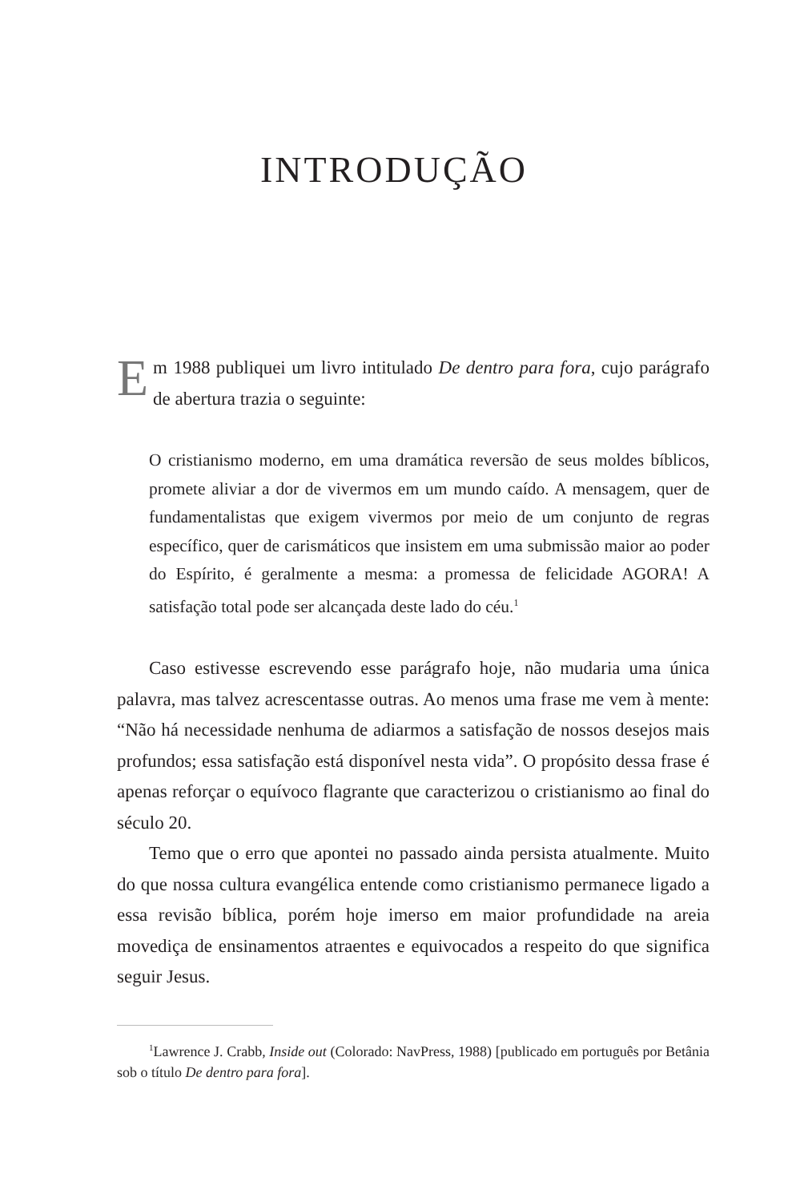INTRODUÇÃO
Em 1988 publiquei um livro intitulado De dentro para fora, cujo parágrafo de abertura trazia o seguinte:
O cristianismo moderno, em uma dramática reversão de seus moldes bíblicos, promete aliviar a dor de vivermos em um mundo caído. A mensagem, quer de fundamentalistas que exigem vivermos por meio de um conjunto de regras específico, quer de carismáticos que insistem em uma submissão maior ao poder do Espírito, é geralmente a mesma: a promessa de felicidade AGORA! A satisfação total pode ser alcançada deste lado do céu.<sup>1</sup>
Caso estivesse escrevendo esse parágrafo hoje, não mudaria uma única palavra, mas talvez acrescentasse outras. Ao menos uma frase me vem à mente: “Não há necessidade nenhuma de adiarmos a satisfação de nossos desejos mais profundos; essa satisfação está disponível nesta vida”. O propósito dessa frase é apenas reforçar o equívoco flagrante que caracterizou o cristianismo ao final do século 20.
Temo que o erro que apontei no passado ainda persista atualmente. Muito do que nossa cultura evangélica entende como cristianismo permanece ligado a essa revisão bíblica, porém hoje imerso em maior profundidade na areia movediça de ensinamentos atraentes e equivocados a respeito do que significa seguir Jesus.
<sup>1</sup> Lawrence J. Crabb, Inside out (Colorado: NavPress, 1988) [publicado em português por Betânia sob o título De dentro para fora].